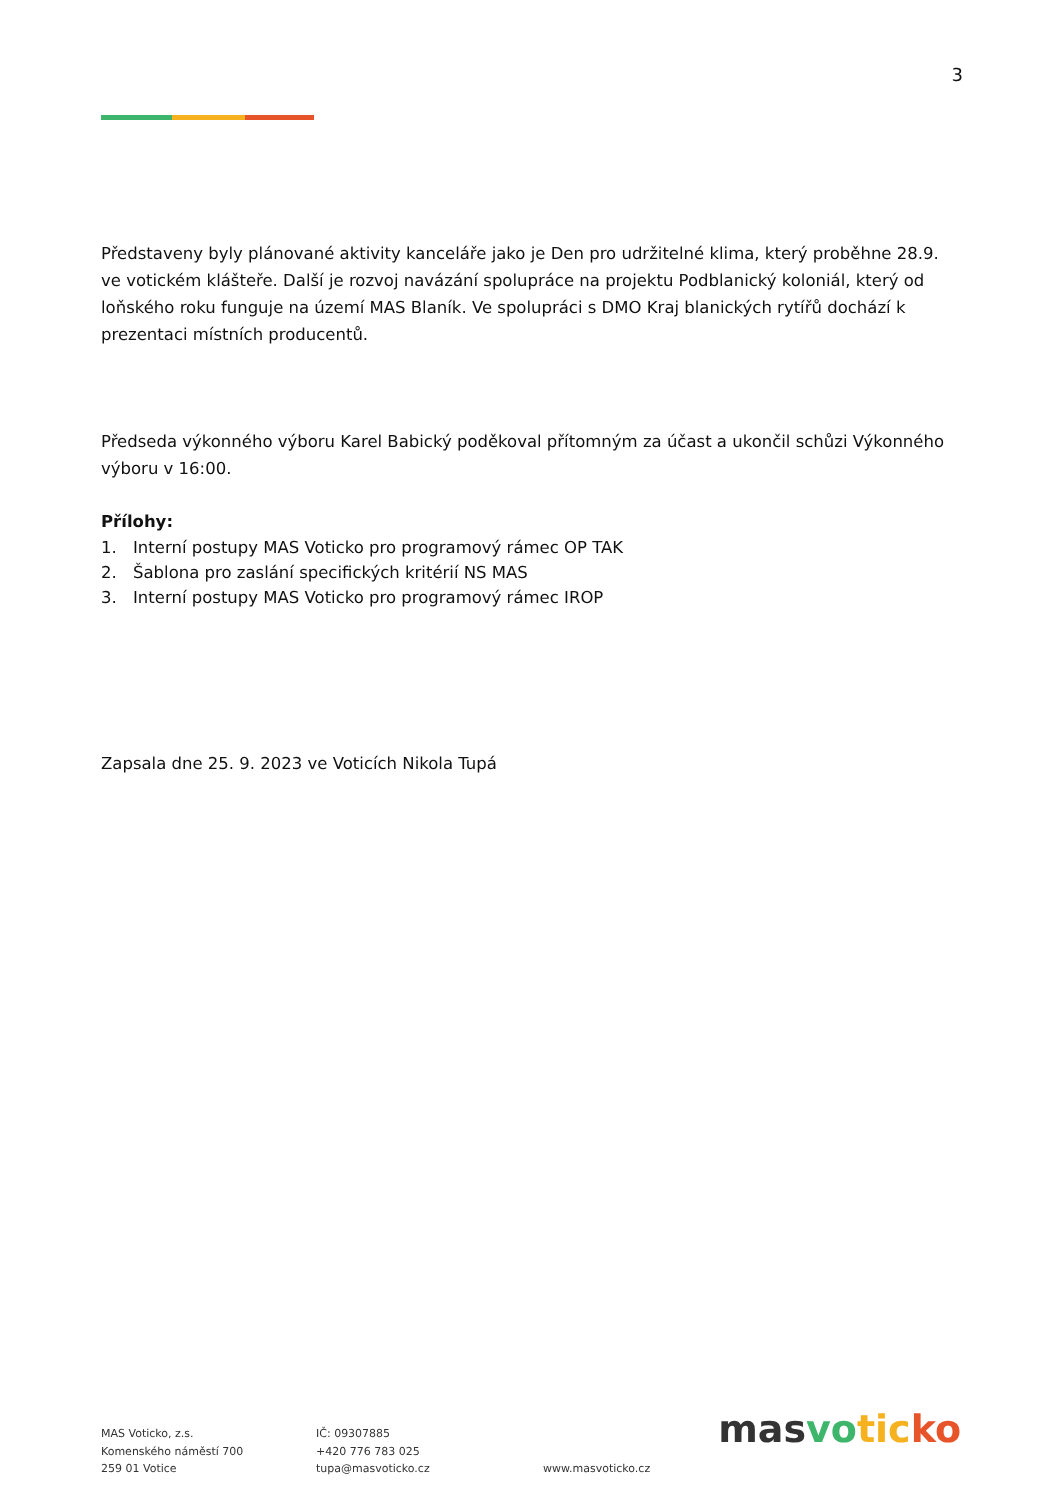3
Představeny byly plánované aktivity kanceláře jako je Den pro udržitelné klima, který proběhne 28.9. ve votickém klášteře. Další je rozvoj navázání spolupráce na projektu Podblanický koloniál, který od loňského roku funguje na území MAS Blaník. Ve spolupráci s DMO Kraj blanických rytířů dochází k prezentaci místních producentů.
Předseda výkonného výboru Karel Babický poděkoval přítomným za účast a ukončil schůzi Výkonného výboru v 16:00.
Přílohy:
1. Interní postupy MAS Voticko pro programový rámec OP TAK
2. Šablona pro zaslání specifických kritérií NS MAS
3. Interní postupy MAS Voticko pro programový rámec IROP
Zapsala dne 25. 9. 2023 ve Voticích Nikola Tupá
MAS Voticko, z.s.
Komenského náměstí 700
259 01 Votice
IČ: 09307885
+420 776 783 025
tupa@masvoticko.cz
www.masvoticko.cz
mas vo tic ko